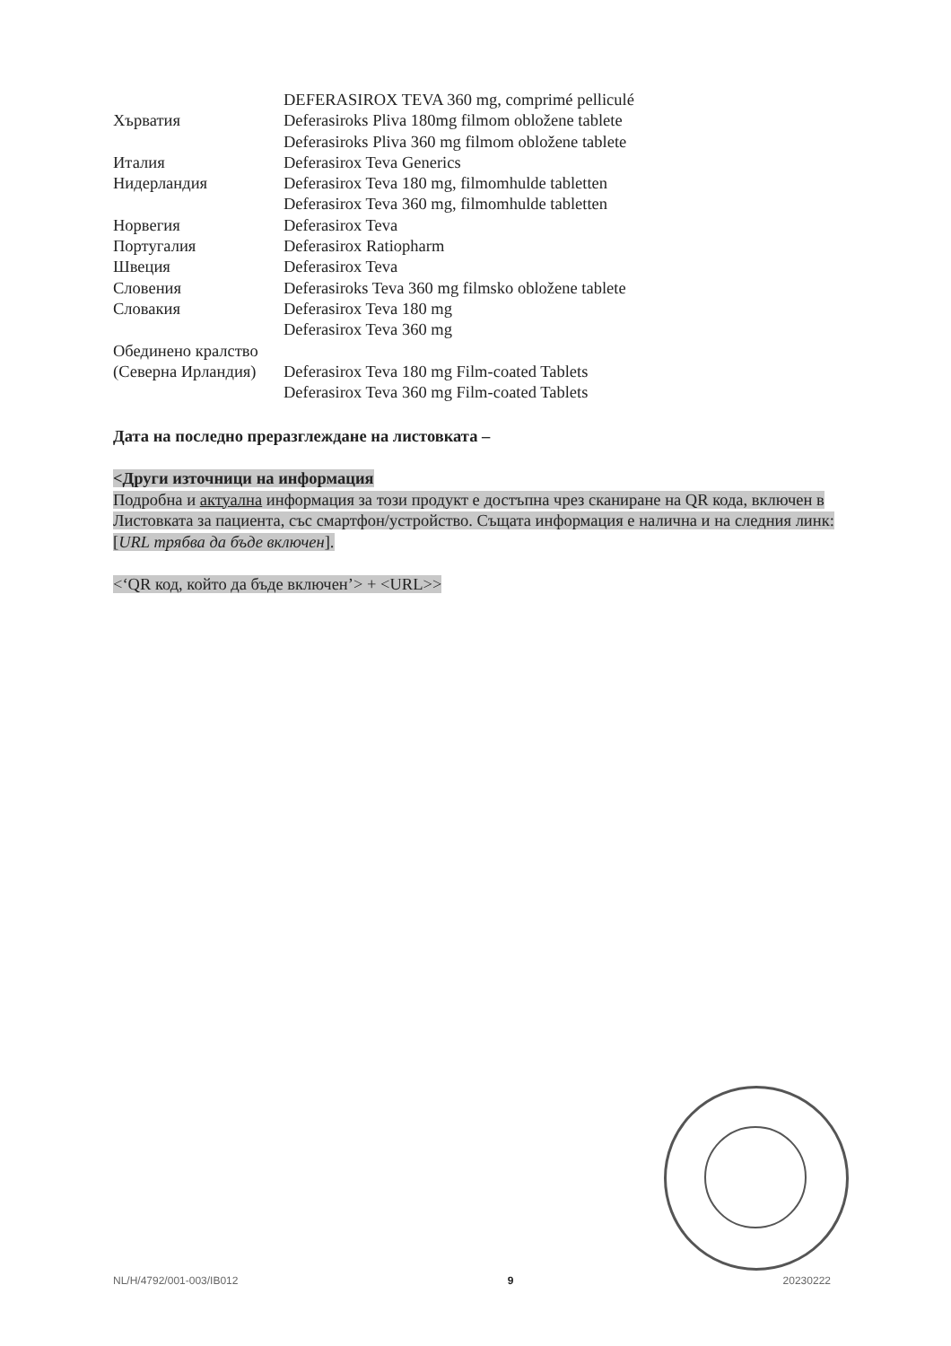DEFERASIROX TEVA 360 mg, comprimé pelliculé
Хърватия Deferasiroks Pliva 180mg filmom obložene tablete
Deferasiroks Pliva 360 mg filmom obložene tablete
Италия Deferasirox Teva Generics
Нидерландия Deferasirox Teva 180 mg, filmomhulde tabletten
Deferasirox Teva 360 mg, filmomhulde tabletten
Норвегия Deferasirox Teva
Португалия Deferasirox Ratiopharm
Швеция Deferasirox Teva
Словения Deferasiroks Teva 360 mg filmsko obložene tablete
Словакия Deferasirox Teva 180 mg
Deferasirox Teva 360 mg
Обединено кралство
(Северна Ирландия)
Deferasirox Teva 180 mg Film-coated Tablets
Deferasirox Teva 360 mg Film-coated Tablets
Дата на последно преразглеждане на листовката –
<Други източници на информация
Подробна и актуална информация за този продукт е достъпна чрез сканиране на QR кода, включен в Листовката за пациента, със смартфон/устройство. Същата информация е налична и на следния линк: [URL трябва да бъде включен].
<‘QR код, който да бъде включен’> + <URL>>
NL/H/4792/001-003/IB012 9 20230222